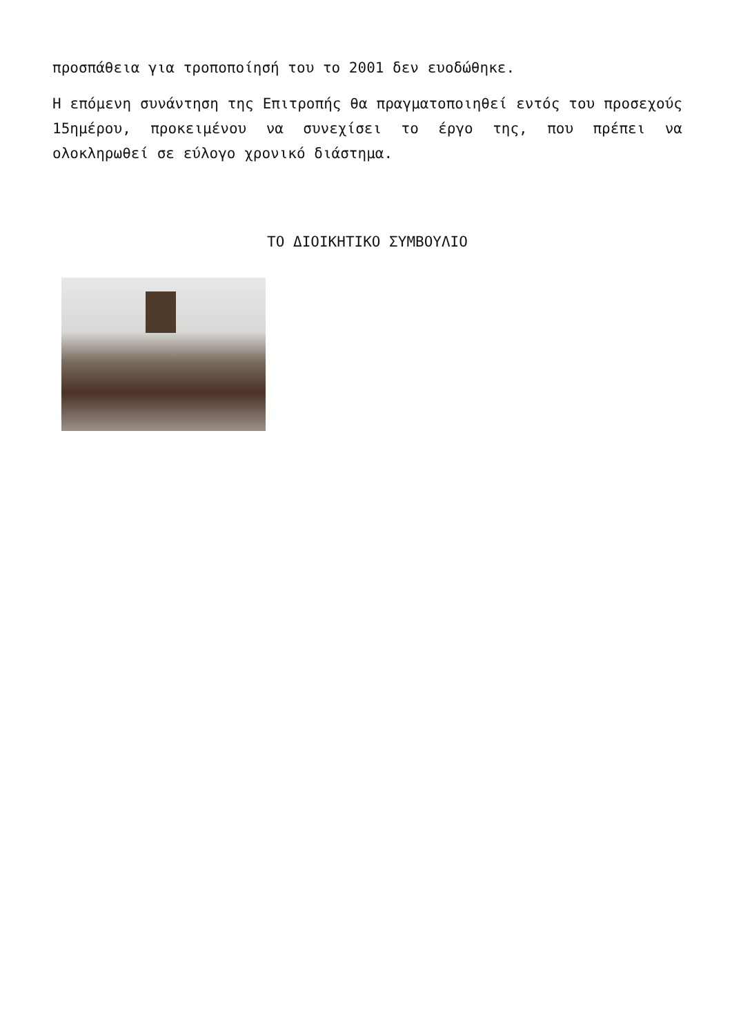προσπάθεια για τροποποίησή του το 2001 δεν ευοδώθηκε.
Η επόμενη συνάντηση της Επιτροπής θα πραγματοποιηθεί εντός του προσεχούς 15ημέρου, προκειμένου να συνεχίσει το έργο της, που πρέπει να ολοκληρωθεί σε εύλογο χρονικό διάστημα.
ΤΟ ΔΙΟΙΚΗΤΙΚΟ ΣΥΜΒΟΥΛΙΟ